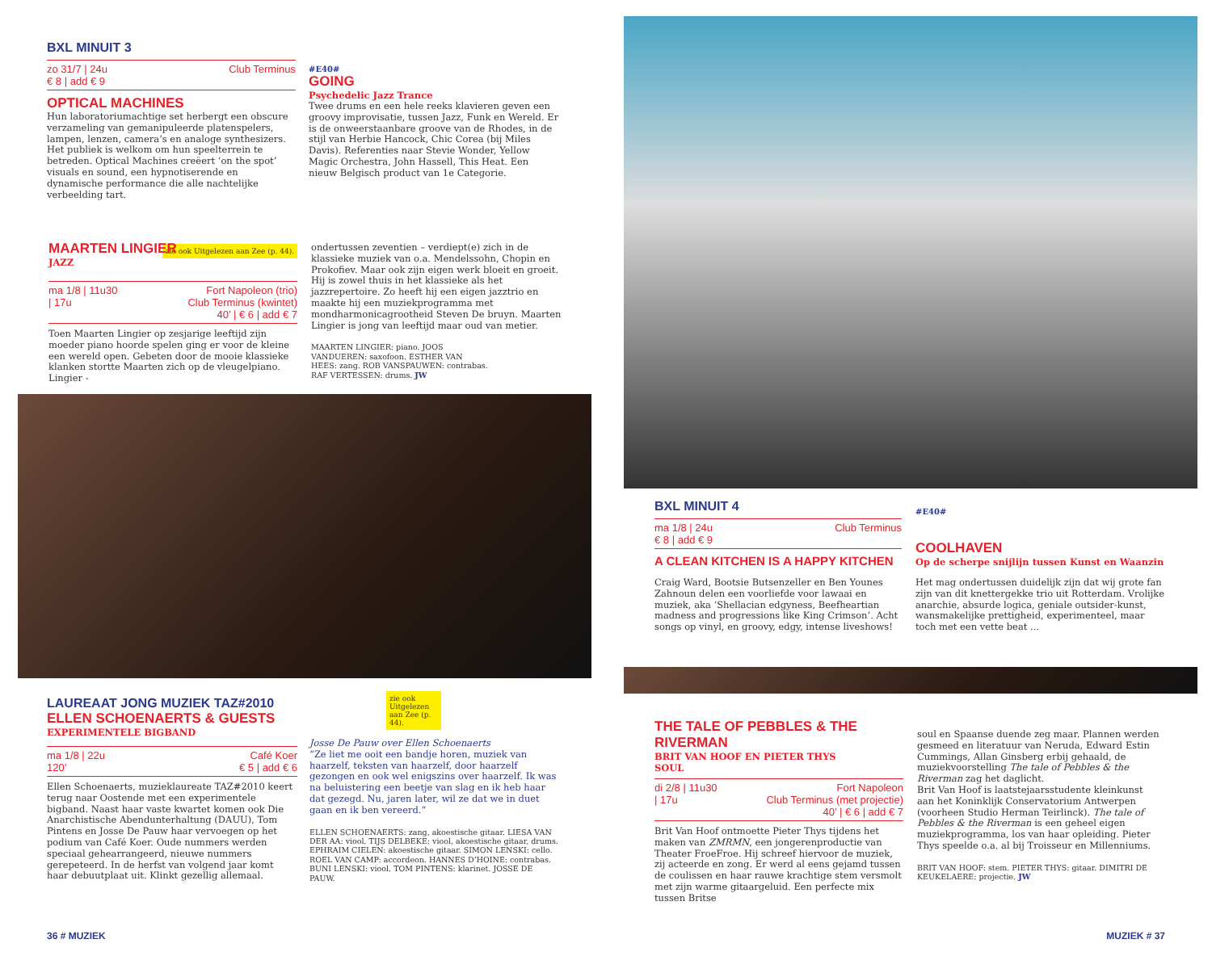BXL MINUIT 3
zo 31/7 | 24u
€ 8 | add € 9 Club Terminus
OPTICAL MACHINES
Hun laboratoriumachtige set herbergt een obscure verzameling van gemanipuleerde platenspelers, lampen, lenzen, camera’s en analoge synthesizers. Het publiek is welkom om hun speelterrein te betreden. Optical Machines creëert ‘on the spot’ visuals en sound, een hypnotiserende en dynamische performance die alle nachtelijke verbeelding tart.
#E40#
GOING
Psychedelic Jazz Trance
Twee drums en een hele reeks klavieren geven een groovy improvisatie, tussen Jazz, Funk en Wereld. Er is de onweerstaanbare groove van de Rhodes, in de stijl van Herbie Hancock, Chic Corea (bij Miles Davis). Referenties naar Stevie Wonder, Yellow Magic Orchestra, John Hassell, This Heat. Een nieuw Belgisch product van 1e Categorie.
MAARTEN LINGIER
JAZZ
zie ook Uitgelezen aan Zee (p. 44).
ma 1/8 | 11u30
| 17u Fort Napoleon (trio)
Club Terminus (kwintet)
40’ | € 6 | add € 7
Toen Maarten Lingier op zesjarige leeftijd zijn moeder piano hoorde spelen ging er voor de kleine een wereld open. Gebeten door de mooie klassieke klanken stortte Maarten zich op de vleugelpiano. Lingier -
ondertussen zeventien – verdiept(e) zich in de klassieke muziek van o.a. Mendelssohn, Chopin en Prokofiev. Maar ook zijn eigen werk bloeit en groeit. Hij is zowel thuis in het klassieke als het jazzrepertoire. Zo heeft hij een eigen jazztrio en maakte hij een muziekprogramma met mondharmonicagrootheid Steven De bruyn. Maarten Lingier is jong van leeftijd maar oud van metier.
MAARTEN LINGIER: piano. JOOS VANDUEREN: saxofoon. ESTHER VAN HEES: zang. ROB VANSPAUWEN: contrabas. RAF VERTESSEN: drums. JW
LAUREAAT JONG MUZIEK TAZ#2010
ELLEN SCHOENAERTS & GUESTS
EXPERIMENTELE BIGBAND
ma 1/8 | 22u
120’ Café Koer
€ 5 | add € 6
Ellen Schoenaerts, muzieklaureate TAZ#2010 keert terug naar Oostende met een experimentele bigband. Naast haar vaste kwartet komen ook Die Anarchistische Abendunterhaltung (DAUU), Tom Pintens en Josse De Pauw haar vervoegen op het podium van Café Koer. Oude nummers werden speciaal gehearrangeerd, nieuwe nummers gerepeteerd. In de herfst van volgend jaar komt haar debuutplaat uit. Klinkt gezellig allemaal.
zie ook Uitgelezen aan Zee (p. 44).
Josse De Pauw over Ellen Schoenaerts
“Ze liet me ooit een bandje horen, muziek van haarzelf, teksten van haarzelf, door haarzelf gezongen en ook wel enigszins over haarzelf. Ik was na beluistering een beetje van slag en ik heb haar dat gezegd. Nu, jaren later, wil ze dat we in duet gaan en ik ben vereerd.”
ELLEN SCHOENAERTS: zang, akoestische gitaar. LIESA VAN DER AA: viool. TIJS DELBEKE: viool, akoestische gitaar, drums. EPHRAIM CIELEN: akoestische gitaar. SIMON LENSKI: cello. ROEL VAN CAMP: accordeon. HANNES D’HOINE: contrabas. BUNI LENSKI: viool. TOM PINTENS: klarinet. JOSSE DE PAUW.
36 # MUZIEK
BXL MINUIT 4
ma 1/8 | 24u
€ 8 | add € 9 Club Terminus
A CLEAN KITCHEN IS A HAPPY KITCHEN
Craig Ward, Bootsie Butsenzeller en Ben Younes Zahnoun delen een voorliefde voor lawaai en muziek, aka ‘Shellacian edgyness, Beefheartian madness and progressions like King Crimson’. Acht songs op vinyl, en groovy, edgy, intense liveshows!
#E40#
COOLHAVEN
Op de scherpe snijlijn tussen Kunst en Waanzin
Het mag ondertussen duidelijk zijn dat wij grote fan zijn van dit knettergekke trio uit Rotterdam. Vrolijke anarchie, absurde logica, geniale outsider-kunst, wansmakelijke prettigheid, experimenteel, maar toch met een vette beat ...
THE TALE OF PEBBLES & THE RIVERMAN
BRIT VAN HOOF EN PIETER THYS
SOUL
di 2/8 | 11u30
| 17u Fort Napoleon
Club Terminus (met projectie)
40’ | € 6 | add € 7
Brit Van Hoof ontmoette Pieter Thys tijdens het maken van ZMRMN, een jongerenproductie van Theater FroeFroe. Hij schreef hiervoor de muziek, zij acteerde en zong. Er werd al eens gejamd tussen de coulissen en haar rauwe krachtige stem versmolt met zijn warme gitaargeluid. Een perfecte mix tussen Britse
soul en Spaanse duende zeg maar. Plannen werden gesmeed en literatuur van Neruda, Edward Estin Cummings, Allan Ginsberg erbij gehaald, de muziekvoorstelling The tale of Pebbles & the Riverman zag het daglicht.
Brit Van Hoof is laatstejaarsstudente kleinkunst aan het Koninklijk Conservatorium Antwerpen (voorheen Studio Herman Teirlinck). The tale of Pebbles & the Riverman is een geheel eigen muziekprogramma, los van haar opleiding. Pieter Thys speelde o.a. al bij Troisseur en Millenniums.
BRIT VAN HOOF: stem. PIETER THYS: gitaar. DIMITRI DE KEUKELAERE: projectie. JW
MUZIEK # 37